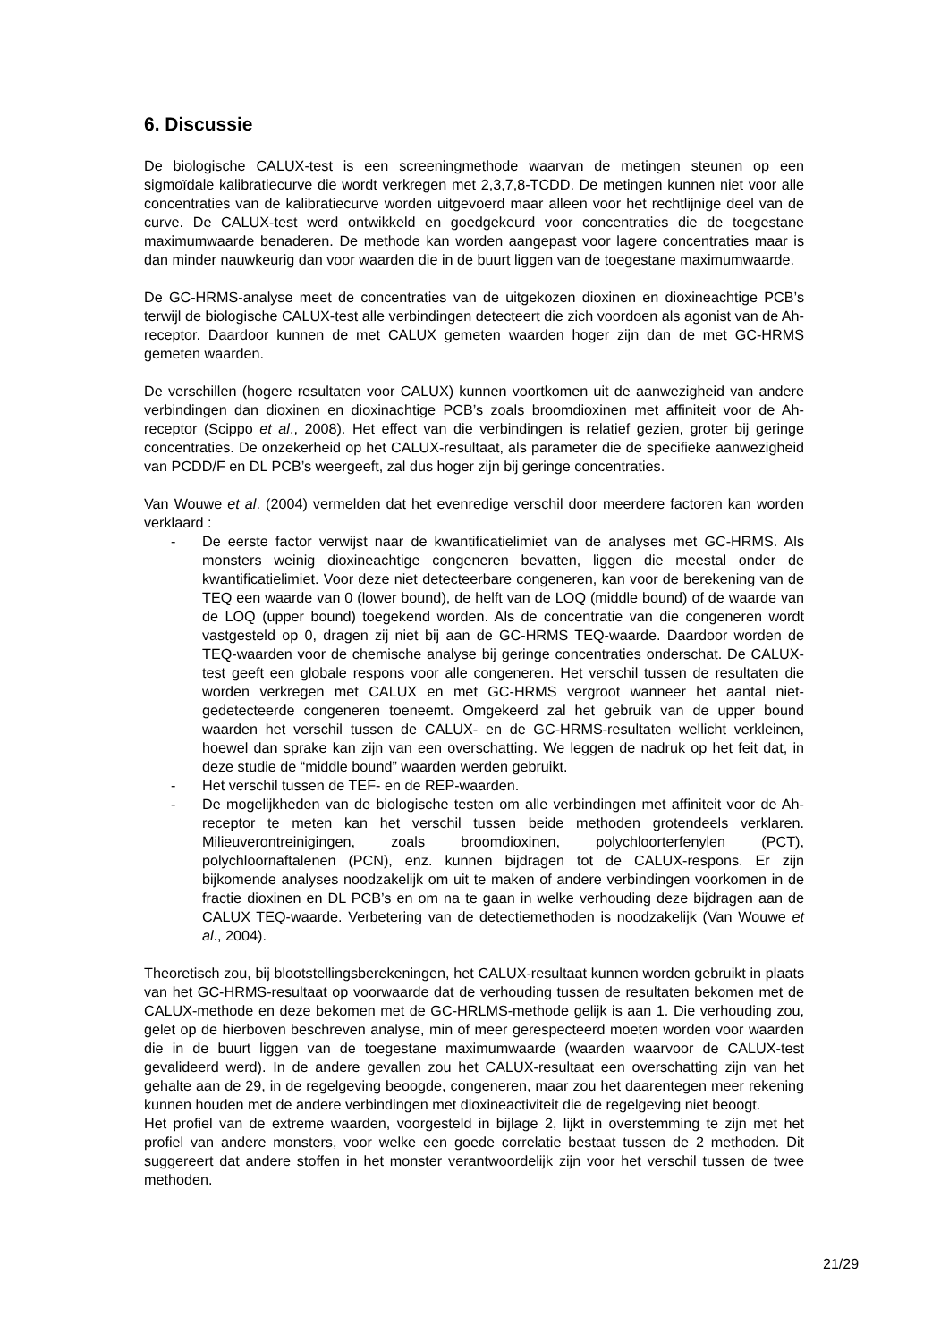6. Discussie
De biologische CALUX-test is een screeningmethode waarvan de metingen steunen op een sigmoïdale kalibratiecurve die wordt verkregen met 2,3,7,8-TCDD. De metingen kunnen niet voor alle concentraties van de kalibratiecurve worden uitgevoerd maar alleen voor het rechtlijnige deel van de curve. De CALUX-test werd ontwikkeld en goedgekeurd voor concentraties die de toegestane maximumwaarde benaderen. De methode kan worden aangepast voor lagere concentraties maar is dan minder nauwkeurig dan voor waarden die in de buurt liggen van de toegestane maximumwaarde.
De GC-HRMS-analyse meet de concentraties van de uitgekozen dioxinen en dioxineachtige PCB’s terwijl de biologische CALUX-test alle verbindingen detecteert die zich voordoen als agonist van de Ah-receptor. Daardoor kunnen de met CALUX gemeten waarden hoger zijn dan de met GC-HRMS gemeten waarden.
De verschillen (hogere resultaten voor CALUX) kunnen voortkomen uit de aanwezigheid van andere verbindingen dan dioxinen en dioxinachtige PCB’s zoals broomdioxinen met affiniteit voor de Ah-receptor (Scippo et al., 2008). Het effect van die verbindingen is relatief gezien, groter bij geringe concentraties. De onzekerheid op het CALUX-resultaat, als parameter die de specifieke aanwezigheid van PCDD/F en DL PCB’s weergeeft, zal dus hoger zijn bij geringe concentraties.
Van Wouwe et al. (2004) vermelden dat het evenredige verschil door meerdere factoren kan worden verklaard :
- De eerste factor verwijst naar de kwantificatielimiet van de analyses met GC-HRMS. Als monsters weinig dioxineachtige congeneren bevatten, liggen die meestal onder de kwantificatielimiet. Voor deze niet detecteerbare congeneren, kan voor de berekening van de TEQ een waarde van 0 (lower bound), de helft van de LOQ (middle bound) of de waarde van de LOQ (upper bound) toegekend worden. Als de concentratie van die congeneren wordt vastgesteld op 0, dragen zij niet bij aan de GC-HRMS TEQ-waarde. Daardoor worden de TEQ-waarden voor de chemische analyse bij geringe concentraties onderschat. De CALUX-test geeft een globale respons voor alle congeneren. Het verschil tussen de resultaten die worden verkregen met CALUX en met GC-HRMS vergroot wanneer het aantal niet-gedetecteerde congeneren toeneemt. Omgekeerd zal het gebruik van de upper bound waarden het verschil tussen de CALUX- en de GC-HRMS-resultaten wellicht verkleinen, hoewel dan sprake kan zijn van een overschatting. We leggen de nadruk op het feit dat, in deze studie de “middle bound” waarden werden gebruikt.
- Het verschil tussen de TEF- en de REP-waarden.
- De mogelijkheden van de biologische testen om alle verbindingen met affiniteit voor de Ah-receptor te meten kan het verschil tussen beide methoden grotendeels verklaren. Milieuverontreinigingen, zoals broomdioxinen, polychloorterfenylen (PCT), polychloornaftalenen (PCN), enz. kunnen bijdragen tot de CALUX-respons. Er zijn bijkomende analyses noodzakelijk om uit te maken of andere verbindingen voorkomen in de fractie dioxinen en DL PCB’s en om na te gaan in welke verhouding deze bijdragen aan de CALUX TEQ-waarde. Verbetering van de detectiemethoden is noodzakelijk (Van Wouwe et al., 2004).
Theoretisch zou, bij blootstellingsberekeningen, het CALUX-resultaat kunnen worden gebruikt in plaats van het GC-HRMS-resultaat op voorwaarde dat de verhouding tussen de resultaten bekomen met de CALUX-methode en deze bekomen met de GC-HRLMS-methode gelijk is aan 1. Die verhouding zou, gelet op de hierboven beschreven analyse, min of meer gerespecteerd moeten worden voor waarden die in de buurt liggen van de toegestane maximumwaarde (waarden waarvoor de CALUX-test gevalideerd werd). In de andere gevallen zou het CALUX-resultaat een overschatting zijn van het gehalte aan de 29, in de regelgeving beoogde, congeneren, maar zou het daarentegen meer rekening kunnen houden met de andere verbindingen met dioxineactiviteit die de regelgeving niet beoogt.
Het profiel van de extreme waarden, voorgesteld in bijlage 2, lijkt in overstemming te zijn met het profiel van andere monsters, voor welke een goede correlatie bestaat tussen de 2 methoden. Dit suggereert dat andere stoffen in het monster verantwoordelijk zijn voor het verschil tussen de twee methoden.
21/29